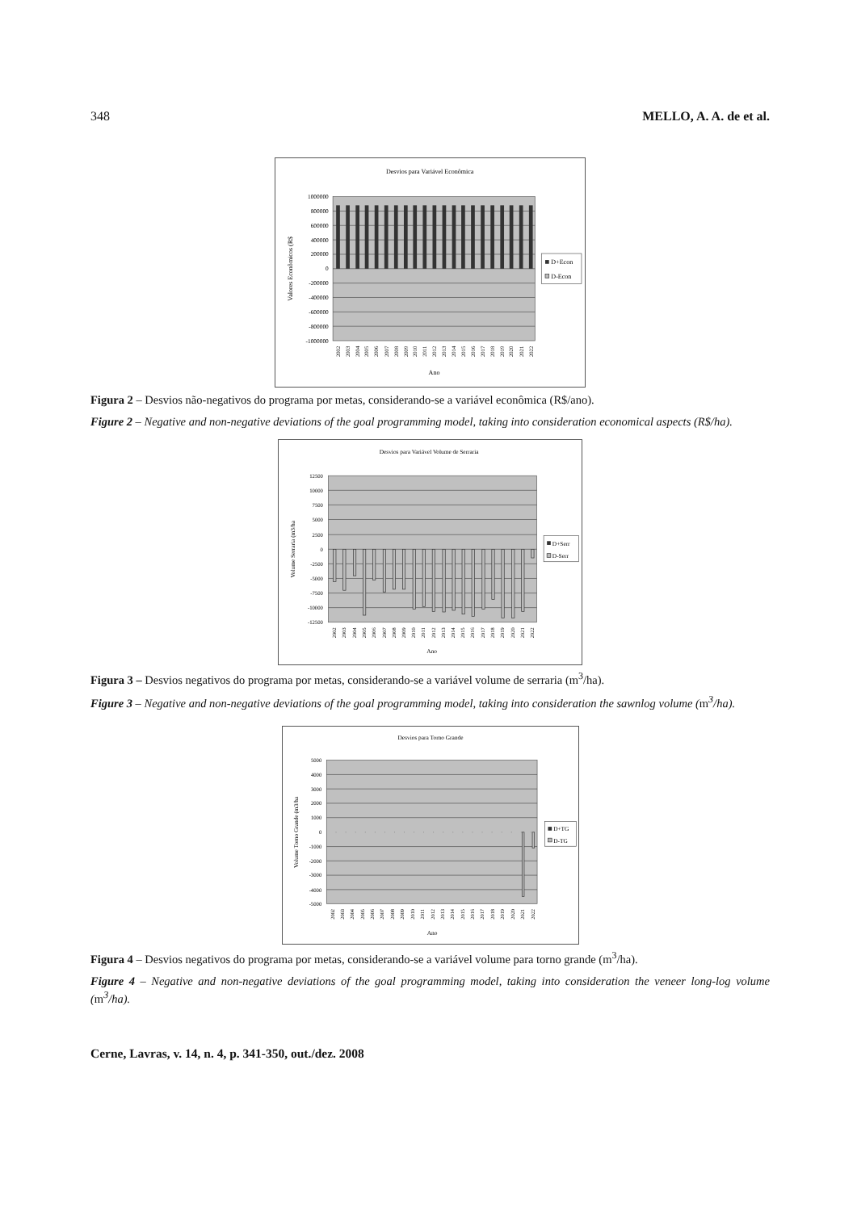348 MELLO, A. A. de et al.
Desvios para Variável Econômica
1000000
800000
600000
400000
200000
0
-200000
-400000
-600000
-800000
-1000000
Valores Econômicos (R$
2002
2003
2004
2005
2006
2007
2008
2009
2010
2011
2012
2013
2014
2015
2016
2017
2018
2019
2020
2021
2022
Ano
D+Econ
D-Econ
Figura 2 – Desvios não-negativos do programa por metas, considerando-se a variável econômica (R$/ano).
Figure 2 – Negative and non-negative deviations of the goal programming model, taking into consideration economical aspects (R$/ha).
Desvios para Variável Volume de Serraria
12500
10000
7500
5000
2500
0
-2500
-5000
-7500
-10000
-12500
Volume Serraria (m3/ha
2002
2003
2004
2005
2006
2007
2008
2009
2010
2011
2012
2013
2014
2015
2016
2017
2018
2019
2020
2021
2022
Ano
D+Serr
D-Serr
Figura 3 – Desvios negativos do programa por metas, considerando-se a variável volume de serraria (m<sup>3</sup>/ha).
Figure 3 – Negative and non-negative deviations of the goal programming model, taking into consideration the sawnlog volume (m<sup>3</sup>/ha).
Desvios para Torno Grande
5000
4000
3000
2000
1000
0
-1000
-2000
-3000
-4000
-5000
Volume Torno Grande (m3/ha
2002
2003
2004
2005
2006
2007
2008
2009
2010
2011
2012
2013
2014
2015
2016
2017
2018
2019
2020
2021
2022
Ano
D+TG
D-TG
Figura 4 – Desvios negativos do programa por metas, considerando-se a variável volume para torno grande (m<sup>3</sup>/ha).
Figure 4 – Negative and non-negative deviations of the goal programming model, taking into consideration the veneer long-log volume (m<sup>3</sup>/ha).
Cerne, Lavras, v. 14, n. 4, p. 341-350, out./dez. 2008